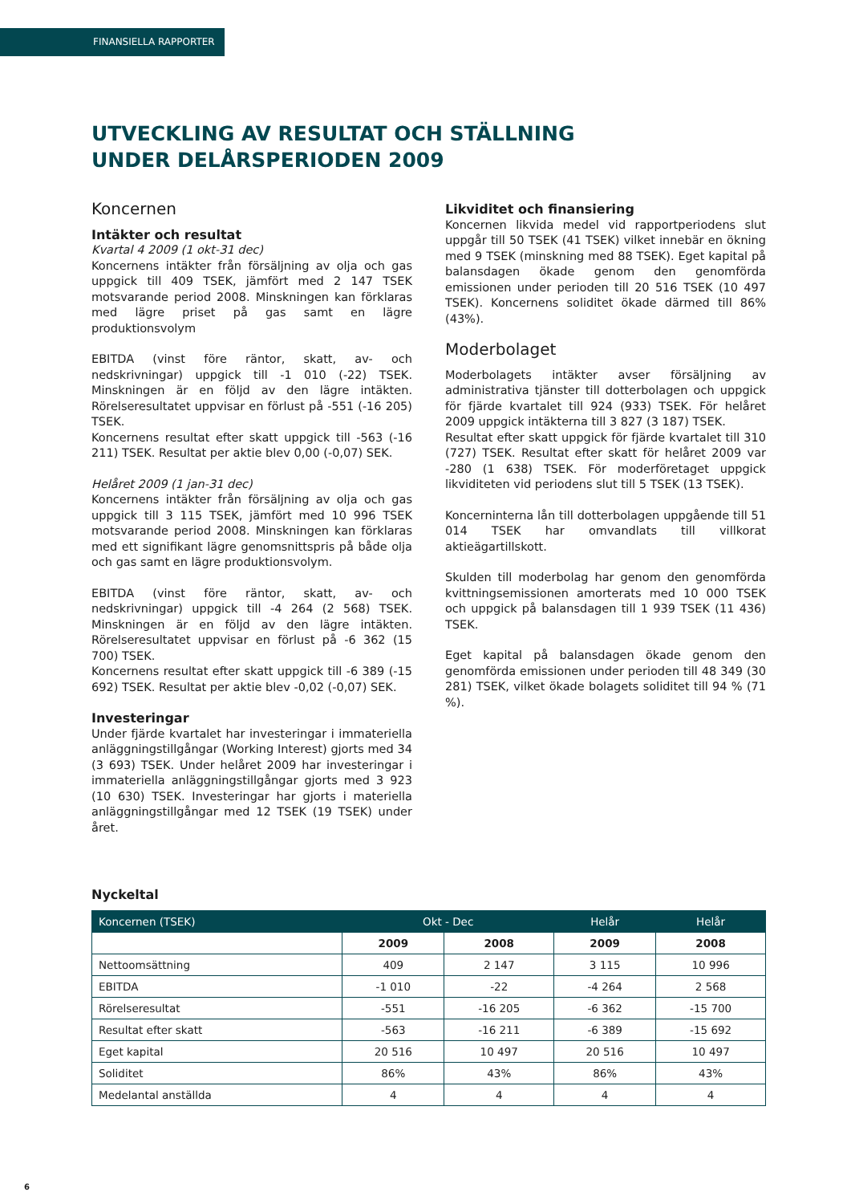FINANSIELLA RAPPORTER
UTVECKLING AV RESULTAT OCH STÄLLNING
UNDER DELÅRSPERIODEN 2009
Koncernen
Intäkter och resultat
Kvartal 4 2009 (1 okt-31 dec)
Koncernens intäkter från försäljning av olja och gas uppgick till 409 TSEK, jämfört med 2 147 TSEK motsvarande period 2008. Minskningen kan förklaras med lägre priset på gas samt en lägre produktionsvolym
EBITDA (vinst före räntor, skatt, av- och nedskrivningar) uppgick till -1 010 (-22) TSEK. Minskningen är en följd av den lägre intäkten. Rörelseresultatet uppvisar en förlust på -551 (-16 205) TSEK.
Koncernens resultat efter skatt uppgick till -563 (-16 211) TSEK. Resultat per aktie blev 0,00 (-0,07) SEK.
Helåret 2009 (1 jan-31 dec)
Koncernens intäkter från försäljning av olja och gas uppgick till 3 115 TSEK, jämfört med 10 996 TSEK motsvarande period 2008. Minskningen kan förklaras med ett signifikant lägre genomsnittspris på både olja och gas samt en lägre produktionsvolym.
EBITDA (vinst före räntor, skatt, av- och nedskrivningar) uppgick till -4 264 (2 568) TSEK. Minskningen är en följd av den lägre intäkten. Rörelseresultatet uppvisar en förlust på -6 362 (15 700) TSEK.
Koncernens resultat efter skatt uppgick till -6 389 (-15 692) TSEK. Resultat per aktie blev -0,02 (-0,07) SEK.
Investeringar
Under fjärde kvartalet har investeringar i immateriella anläggningstillgångar (Working Interest) gjorts med 34 (3 693) TSEK. Under helåret 2009 har investeringar i immateriella anläggningstillgångar gjorts med 3 923 (10 630) TSEK. Investeringar har gjorts i materiella anläggningstillgångar med 12 TSEK (19 TSEK) under året.
Likviditet och finansiering
Koncernen likvida medel vid rapportperiodens slut uppgår till 50 TSEK (41 TSEK) vilket innebär en ökning med 9 TSEK (minskning med 88 TSEK). Eget kapital på balansdagen ökade genom den genomförda emissionen under perioden till 20 516 TSEK (10 497 TSEK). Koncernens soliditet ökade därmed till 86% (43%).
Moderbolaget
Moderbolagets intäkter avser försäljning av administrativa tjänster till dotterbolagen och uppgick för fjärde kvartalet till 924 (933) TSEK. För helåret 2009 uppgick intäkterna till 3 827 (3 187) TSEK.
Resultat efter skatt uppgick för fjärde kvartalet till 310 (727) TSEK. Resultat efter skatt för helåret 2009 var -280 (1 638) TSEK. För moderföretaget uppgick likviditeten vid periodens slut till 5 TSEK (13 TSEK).
Koncerninterna lån till dotterbolagen uppgående till 51 014 TSEK har omvandlats till villkorat aktieägartillskott.
Skulden till moderbolag har genom den genomförda kvittningsemissionen amorterats med 10 000 TSEK och uppgick på balansdagen till 1 939 TSEK (11 436) TSEK.
Eget kapital på balansdagen ökade genom den genomförda emissionen under perioden till 48 349 (30 281) TSEK, vilket ökade bolagets soliditet till 94 % (71 %).
Nyckeltal
| Koncernen (TSEK) | Okt - Dec | | Helår | Helår |
| --- | --- | --- | --- | --- |
| | 2009 | 2008 | 2009 | 2008 |
| Nettoomsättning | 409 | 2 147 | 3 115 | 10 996 |
| EBITDA | -1 010 | -22 | -4 264 | 2 568 |
| Rörelseresultat | -551 | -16 205 | -6 362 | -15 700 |
| Resultat efter skatt | -563 | -16 211 | -6 389 | -15 692 |
| Eget kapital | 20 516 | 10 497 | 20 516 | 10 497 |
| Soliditet | 86% | 43% | 86% | 43% |
| Medelantal anställda | 4 | 4 | 4 | 4 |
6